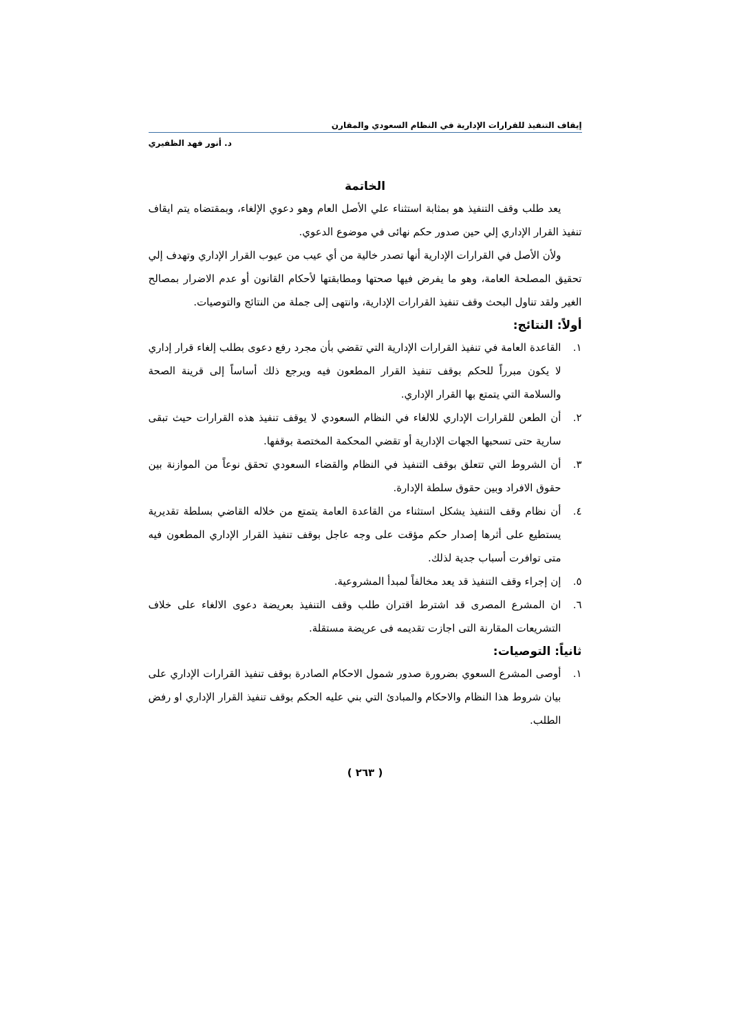إيقاف التنفيذ للقرارات الإدارية في النظام السعودي والمقارن
د. أنور فهد الظفيري
الخاتمة
يعد طلب وقف التنفيذ هو بمثابة استثناء علي الأصل العام وهو دعوي الإلغاء، وبمقتضاه يتم ايقاف تنفيذ القرار الإداري إلي حين صدور حكم نهائى في موضوع الدعوي.
ولأن الأصل في القرارات الإدارية أنها تصدر خالية من أي عيب من عيوب القرار الإداري وتهدف إلي تحقيق المصلحة العامة، وهو ما يفرض فيها صحتها ومطابقتها لأحكام القانون أو عدم الاضرار بمصالح الغير ولقد تناول البحث وقف تنفيذ القرارات الإدارية، وانتهى إلى جملة من النتائج والتوصيات.
أولاً: النتائج:
١. القاعدة العامة في تنفيذ القرارات الإدارية التي تقضي بأن مجرد رفع دعوى بطلب إلغاء قرار إداري لا يكون مبرراً للحكم بوقف تنفيذ القرار المطعون فيه ويرجع ذلك أساساً إلى قرينة الصحة والسلامة التي يتمتع بها القرار الإداري.
٢. أن الطعن للقرارات الإداري للالغاء في النظام السعودي لا يوقف تنفيذ هذه القرارات حيث تبقى سارية حتى تسحبها الجهات الإدارية أو تقضي المحكمة المختصة بوقفها.
٣. أن الشروط التي تتعلق بوقف التنفيذ في النظام والقضاء السعودي تحقق نوعاً من الموازنة بين حقوق الافراد وبين حقوق سلطة الإدارة.
٤. أن نظام وقف التنفيذ يشكل استثناء من القاعدة العامة يتمتع من خلاله القاضي بسلطة تقديرية يستطيع على أثرها إصدار حكم مؤقت على وجه عاجل بوقف تنفيذ القرار الإداري المطعون فيه متى توافرت أسباب جدية لذلك.
٥. إن إجراء وقف التنفيذ قد يعد مخالفاً لمبدأ المشروعية.
٦. ان المشرع المصرى قد اشترط اقتران طلب وقف التنفيذ بعريضة دعوى الالغاء على خلاف التشريعات المقارنة التى اجازت تقديمه فى عريضة مستقلة.
ثانياً: التوصيات:
١. أوصى المشرع السعوي بضرورة صدور شمول الاحكام الصادرة بوقف تنفيذ القرارات الإداري على بيان شروط هذا النظام والاحكام والمبادئ التي بني عليه الحكم بوقف تنفيذ القرار الإداري او رفض الطلب.
( ٢٦٣ )